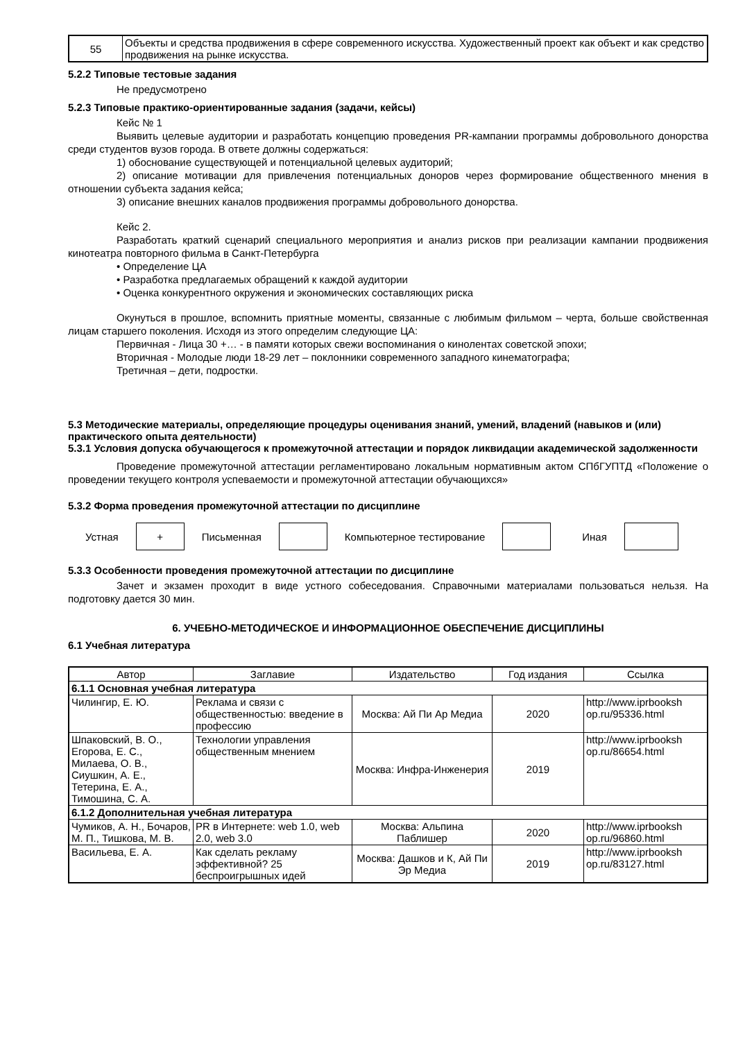| 55 | Объекты и средства продвижения в сфере современного искусства. Художественный проект как объект и как средство продвижения на рынке искусства. |
5.2.2 Типовые тестовые задания
Не предусмотрено
5.2.3 Типовые практико-ориентированные задания (задачи, кейсы)
Кейс № 1
Выявить целевые аудитории и разработать концепцию проведения PR-кампании программы добровольного донорства среди студентов вузов города. В ответе должны содержаться:
1) обоснование существующей и потенциальной целевых аудиторий;
2) описание мотивации для привлечения потенциальных доноров через формирование общественного мнения в отношении субъекта задания кейса;
3) описание внешних каналов продвижения программы добровольного донорства.
Кейс 2.
Разработать краткий сценарий специального мероприятия и анализ рисков при реализации кампании продвижения кинотеатра повторного фильма в Санкт-Петербурга
• Определение ЦА
• Разработка предлагаемых обращений к каждой аудитории
• Оценка конкурентного окружения и экономических составляющих риска
Окунуться в прошлое, вспомнить приятные моменты, связанные с любимым фильмом – черта, больше свойственная лицам старшего поколения. Исходя из этого определим следующие ЦА:
Первичная - Лица 30 +… - в памяти которых свежи воспоминания о кинолентах советской эпохи;
Вторичная - Молодые люди 18-29 лет – поклонники современного западного кинематографа;
Третичная – дети, подростки.
5.3 Методические материалы, определяющие процедуры оценивания знаний, умений, владений (навыков и (или) практического опыта деятельности)
5.3.1 Условия допуска обучающегося к промежуточной аттестации и порядок ликвидации академической задолженности
Проведение промежуточной аттестации регламентировано локальным нормативным актом СПбГУПТД «Положение о проведении текущего контроля успеваемости и промежуточной аттестации обучающихся»
5.3.2 Форма проведения промежуточной аттестации по дисциплине
Устная
+
Письменная Компьютерное тестирование Иная
5.3.3 Особенности проведения промежуточной аттестации по дисциплине
Зачет и экзамен проходит в виде устного собеседования. Справочными материалами пользоваться нельзя. На подготовку дается 30 мин.
6. УЧЕБНО-МЕТОДИЧЕСКОЕ И ИНФОРМАЦИОННОЕ ОБЕСПЕЧЕНИЕ ДИСЦИПЛИНЫ
6.1 Учебная литература
| Автор | Заглавие | Издательство | Год издания | Ссылка |
| --- | --- | --- | --- | --- |
| 6.1.1 Основная учебная литература | | | | |
| Чилингир, Е. Ю. | Реклама и связи с общественностью: введение в профессию | Москва: Ай Пи Ар Медиа | 2020 | http://www.iprbooksh op.ru/95336.html |
| Шпаковский, В. О., Егорова, Е. С., Милаева, О. В., Сиушкин, А. Е., Тетерина, Е. А., Тимошина, С. А. | Технологии управления общественным мнением | Москва: Инфра-Инженерия | 2019 | http://www.iprbooksh op.ru/86654.html |
| 6.1.2 Дополнительная учебная литература | | | | |
| Чумиков, А. Н., Бочаров, М. П., Тишкова, М. В. | PR в Интернете: web 1.0, web 2.0, web 3.0 | Москва: Альпина Паблишер | 2020 | http://www.iprbooksh op.ru/96860.html |
| Васильева, Е. А. | Как сделать рекламу эффективной? 25 беспроигрышных идей | Москва: Дашков и К, Ай Пи Эр Медиа | 2019 | http://www.iprbooksh op.ru/83127.html |